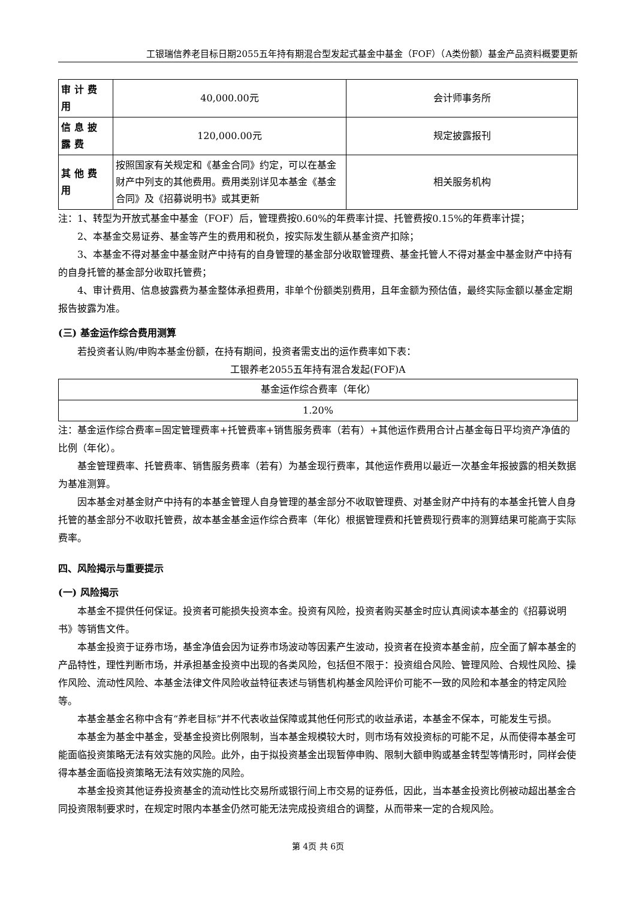工银瑞信养老目标日期2055五年持有期混合型发起式基金中基金（FOF）（A类份额）基金产品资料概要更新
| 审计费用 | 40,000.00元 | 会计师事务所 |
| 信息披露费 | 120,000.00元 | 规定披露报刊 |
| 其他费用 | 按照国家有关规定和《基金合同》约定，可以在基金财产中列支的其他费用。费用类别详见本基金《基金合同》及《招募说明书》或其更新 | 相关服务机构 |
注：1、转型为开放式基金中基金（FOF）后，管理费按0.60%的年费率计提、托管费按0.15%的年费率计提；
2、本基金交易证券、基金等产生的费用和税负，按实际发生额从基金资产扣除；
3、本基金不得对基金中基金财产中持有的自身管理的基金部分收取管理费、基金托管人不得对基金中基金财产中持有的自身托管的基金部分收取托管费；
4、审计费用、信息披露费为基金整体承担费用，非单个份额类别费用，且年金额为预估值，最终实际金额以基金定期报告披露为准。
(三) 基金运作综合费用测算
若投资者认购/申购本基金份额，在持有期间，投资者需支出的运作费率如下表：
工银养老2055五年持有混合发起(FOF)A
| 基金运作综合费率（年化） |
| 1.20% |
注：基金运作综合费率=固定管理费率+托管费率+销售服务费率（若有）+其他运作费用合计占基金每日平均资产净值的比例（年化）。
基金管理费率、托管费率、销售服务费率（若有）为基金现行费率，其他运作费用以最近一次基金年报披露的相关数据为基准测算。
因本基金对基金财产中持有的本基金管理人自身管理的基金部分不收取管理费、对基金财产中持有的本基金托管人自身托管的基金部分不收取托管费，故本基金基金运作综合费率（年化）根据管理费和托管费现行费率的测算结果可能高于实际费率。
四、风险揭示与重要提示
(一) 风险揭示
本基金不提供任何保证。投资者可能损失投资本金。投资有风险，投资者购买基金时应认真阅读本基金的《招募说明书》等销售文件。
本基金投资于证券市场，基金净值会因为证券市场波动等因素产生波动，投资者在投资本基金前，应全面了解本基金的产品特性，理性判断市场，并承担基金投资中出现的各类风险，包括但不限于：投资组合风险、管理风险、合规性风险、操作风险、流动性风险、本基金法律文件风险收益特征表述与销售机构基金风险评价可能不一致的风险和本基金的特定风险等。
本基金基金名称中含有“养老目标”并不代表收益保障或其他任何形式的收益承诺，本基金不保本，可能发生亏损。
本基金为基金中基金，受基金投资比例限制，当本基金规模较大时，则市场有效投资标的可能不足，从而使得本基金可能面临投资策略无法有效实施的风险。此外，由于拟投资基金出现暂停申购、限制大额申购或基金转型等情形时，同样会使得本基金面临投资策略无法有效实施的风险。
本基金投资其他证券投资基金的流动性比交易所或银行间上市交易的证券低，因此，当本基金投资比例被动超出基金合同投资限制要求时，在规定时限内本基金仍然可能无法完成投资组合的调整，从而带来一定的合规风险。
第 4页 共 6页